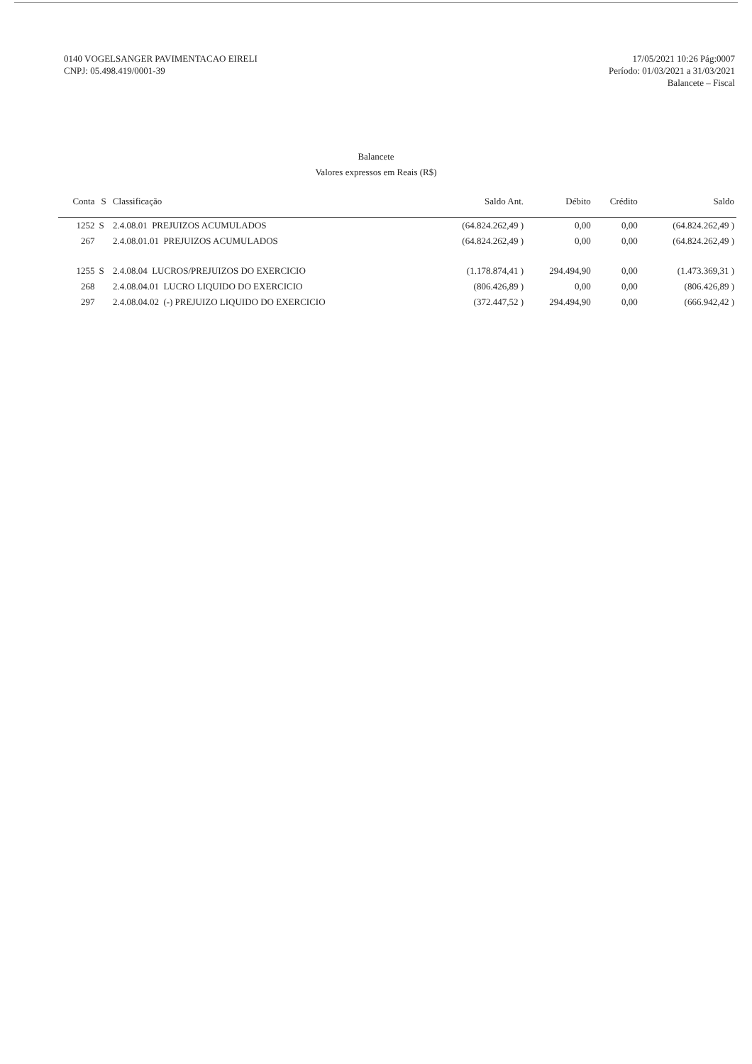0140 VOGELSANGER PAVIMENTACAO EIRELI
CNPJ: 05.498.419/0001-39
17/05/2021 10:26 Pág:0007
Período: 01/03/2021 a 31/03/2021
Balancete – Fiscal
Balancete
Valores expressos em Reais (R$)
| Conta | S | Classificação | Saldo Ant. | Débito | Crédito | Saldo |
| --- | --- | --- | --- | --- | --- | --- |
| 1252 | S | 2.4.08.01 PREJUIZOS ACUMULADOS | (64.824.262,49 ) | 0,00 | 0,00 | (64.824.262,49 ) |
| 267 | | 2.4.08.01.01 PREJUIZOS ACUMULADOS | (64.824.262,49 ) | 0,00 | 0,00 | (64.824.262,49 ) |
| 1255 | S | 2.4.08.04 LUCROS/PREJUIZOS DO EXERCICIO | (1.178.874,41 ) | 294.494,90 | 0,00 | (1.473.369,31 ) |
| 268 | | 2.4.08.04.01 LUCRO LIQUIDO DO EXERCICIO | (806.426,89 ) | 0,00 | 0,00 | (806.426,89 ) |
| 297 | | 2.4.08.04.02 (-) PREJUIZO LIQUIDO DO EXERCICIO | (372.447,52 ) | 294.494,90 | 0,00 | (666.942,42 ) |